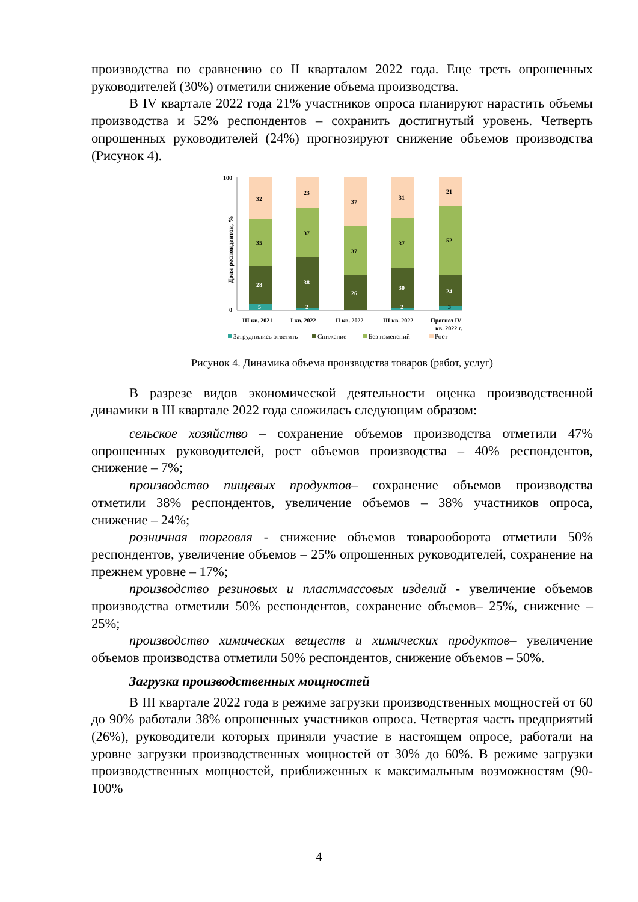производства по сравнению со II кварталом 2022 года. Еще треть опрошенных руководителей (30%) отметили снижение объема производства.
В IV квартале 2022 года 21% участников опроса планируют нарастить объемы производства и 52% респондентов – сохранить достигнутый уровень. Четверть опрошенных руководителей (24%) прогнозируют снижение объемов производства (Рисунок 4).
100
0
Доля респондентов, %
32
35
28
5
23
37
38
2
37
37
26
31
37
30
2
21
52
24
3
III кв. 2021
I кв. 2022
II кв. 2022
III кв. 2022
Прогноз IV
кв. 2022 г.
Затруднились ответить
Снижение
Без изменений
Рост
Рисунок 4. Динамика объема производства товаров (работ, услуг)
В разрезе видов экономической деятельности оценка производственной динамики в III квартале 2022 года сложилась следующим образом:
сельское хозяйство – сохранение объемов производства отметили 47% опрошенных руководителей, рост объемов производства – 40% респондентов, снижение – 7%;
производство пищевых продуктов– сохранение объемов производства отметили 38% респондентов, увеличение объемов – 38% участников опроса, снижение – 24%;
розничная торговля - снижение объемов товарооборота отметили 50% респондентов, увеличение объемов – 25% опрошенных руководителей, сохранение на прежнем уровне – 17%;
производство резиновых и пластмассовых изделий - увеличение объемов производства отметили 50% респондентов, сохранение объемов– 25%, снижение – 25%;
производство химических веществ и химических продуктов– увеличение объемов производства отметили 50% респондентов, снижение объемов – 50%.
Загрузка производственных мощностей
В III квартале 2022 года в режиме загрузки производственных мощностей от 60 до 90% работали 38% опрошенных участников опроса. Четвертая часть предприятий (26%), руководители которых приняли участие в настоящем опросе, работали на уровне загрузки производственных мощностей от 30% до 60%. В режиме загрузки производственных мощностей, приближенных к максимальным возможностям (90-100%
4